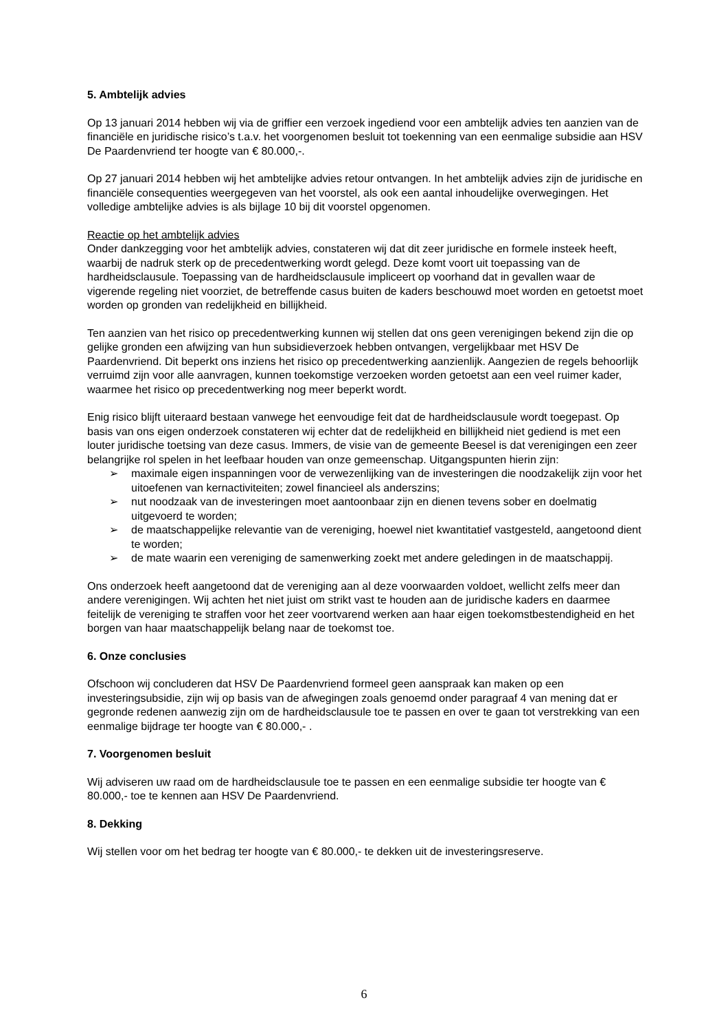5. Ambtelijk advies
Op 13 januari 2014 hebben wij via de griffier een verzoek ingediend voor een ambtelijk advies ten aanzien van de financiële en juridische risico’s t.a.v. het voorgenomen besluit tot toekenning van een eenmalige subsidie aan HSV De Paardenvriend ter hoogte van € 80.000,-.
Op 27 januari 2014 hebben wij het ambtelijke advies retour ontvangen. In het ambtelijk advies zijn de juridische en financiële consequenties weergegeven van het voorstel, als ook een aantal inhoudelijke overwegingen. Het volledige ambtelijke advies is als bijlage 10 bij dit voorstel opgenomen.
Reactie op het ambtelijk advies
Onder dankzegging voor het ambtelijk advies, constateren wij dat dit zeer juridische en formele insteek heeft, waarbij de nadruk sterk op de precedentwerking wordt gelegd. Deze komt voort uit toepassing van de hardheidsclausule. Toepassing van de hardheidsclausule impliceert op voorhand dat in gevallen waar de vigerende regeling niet voorziet, de betreffende casus buiten de kaders beschouwd moet worden en getoetst moet worden op gronden van redelijkheid en billijkheid.
Ten aanzien van het risico op precedentwerking kunnen wij stellen dat ons geen verenigingen bekend zijn die op gelijke gronden een afwijzing van hun subsidieverzoek hebben ontvangen, vergelijkbaar met HSV De Paardenvriend. Dit beperkt ons inziens het risico op precedentwerking aanzienlijk. Aangezien de regels behoorlijk verruimd zijn voor alle aanvragen, kunnen toekomstige verzoeken worden getoetst aan een veel ruimer kader, waarmee het risico op precedentwerking nog meer beperkt wordt.
Enig risico blijft uiteraard bestaan vanwege het eenvoudige feit dat de hardheidsclausule wordt toegepast. Op basis van ons eigen onderzoek constateren wij echter dat de redelijkheid en billijkheid niet gediend is met een louter juridische toetsing van deze casus. Immers, de visie van de gemeente Beesel is dat verenigingen een zeer belangrijke rol spelen in het leefbaar houden van onze gemeenschap. Uitgangspunten hierin zijn:
➢ maximale eigen inspanningen voor de verwezenlijking van de investeringen die noodzakelijk zijn voor het uitoefenen van kernactiviteiten; zowel financieel als anderszins;
➢ nut noodzaak van de investeringen moet aantoonbaar zijn en dienen tevens sober en doelmatig uitgevoerd te worden;
➢ de maatschappelijke relevantie van de vereniging, hoewel niet kwantitatief vastgesteld, aangetoond dient te worden;
➢ de mate waarin een vereniging de samenwerking zoekt met andere geledingen in de maatschappij.
Ons onderzoek heeft aangetoond dat de vereniging aan al deze voorwaarden voldoet, wellicht zelfs meer dan andere verenigingen. Wij achten het niet juist om strikt vast te houden aan de juridische kaders en daarmee feitelijk de vereniging te straffen voor het zeer voortvarend werken aan haar eigen toekomstbestendigheid en het borgen van haar maatschappelijk belang naar de toekomst toe.
6. Onze conclusies
Ofschoon wij concluderen dat HSV De Paardenvriend formeel geen aanspraak kan maken op een investeringsubsidie, zijn wij op basis van de afwegingen zoals genoemd onder paragraaf 4 van mening dat er gegronde redenen aanwezig zijn om de hardheidsclausule toe te passen en over te gaan tot verstrekking van een eenmalige bijdrage ter hoogte van € 80.000,- .
7. Voorgenomen besluit
Wij adviseren uw raad om de hardheidsclausule toe te passen en een eenmalige subsidie ter hoogte van € 80.000,- toe te kennen aan HSV De Paardenvriend.
8. Dekking
Wij stellen voor om het bedrag ter hoogte van € 80.000,- te dekken uit de investeringsreserve.
6